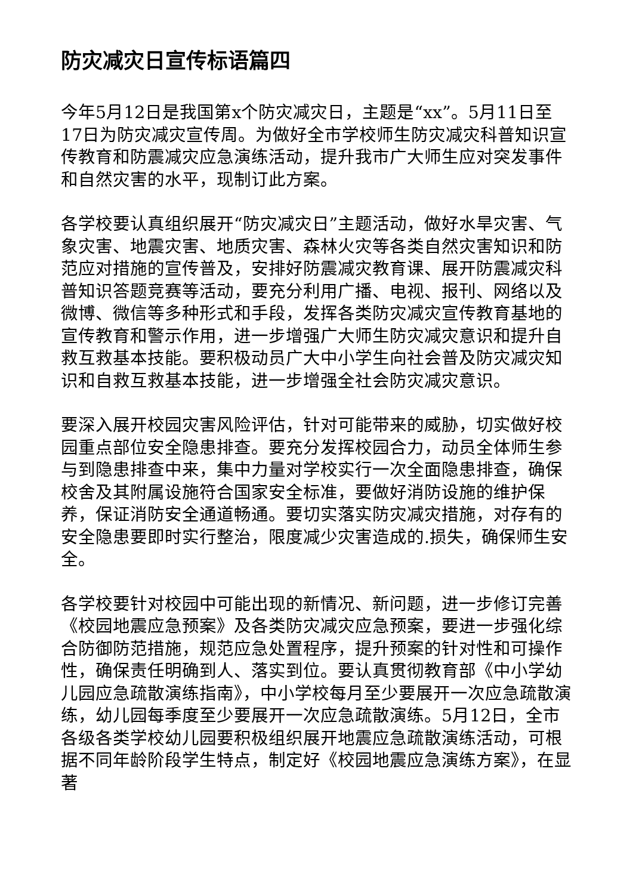防灾减灾日宣传标语篇四
今年5月12日是我国第x个防灾减灾日，主题是“xx”。5月11日至17日为防灾减灾宣传周。为做好全市学校师生防灾减灾科普知识宣传教育和防震减灾应急演练活动，提升我市广大师生应对突发事件和自然灾害的水平，现制订此方案。
各学校要认真组织展开“防灾减灾日”主题活动，做好水旱灾害、气象灾害、地震灾害、地质灾害、森林火灾等各类自然灾害知识和防范应对措施的宣传普及，安排好防震减灾教育课、展开防震减灾科普知识答题竞赛等活动，要充分利用广播、电视、报刊、网络以及微博、微信等多种形式和手段，发挥各类防灾减灾宣传教育基地的宣传教育和警示作用，进一步增强广大师生防灾减灾意识和提升自救互救基本技能。要积极动员广大中小学生向社会普及防灾减灾知识和自救互救基本技能，进一步增强全社会防灾减灾意识。
要深入展开校园灾害风险评估，针对可能带来的威胁，切实做好校园重点部位安全隐患排查。要充分发挥校园合力，动员全体师生参与到隐患排查中来，集中力量对学校实行一次全面隐患排查，确保校舍及其附属设施符合国家安全标准，要做好消防设施的维护保养，保证消防安全通道畅通。要切实落实防灾减灾措施，对存有的安全隐患要即时实行整治，限度减少灾害造成的.损失，确保师生安全。
各学校要针对校园中可能出现的新情况、新问题，进一步修订完善《校园地震应急预案》及各类防灾减灾应急预案，要进一步强化综合防御防范措施，规范应急处置程序，提升预案的针对性和可操作性，确保责任明确到人、落实到位。要认真贯彻教育部《中小学幼儿园应急疏散演练指南》，中小学校每月至少要展开一次应急疏散演练，幼儿园每季度至少要展开一次应急疏散演练。5月12日，全市各级各类学校幼儿园要积极组织展开地震应急疏散演练活动，可根据不同年龄阶段学生特点，制定好《校园地震应急演练方案》，在显著